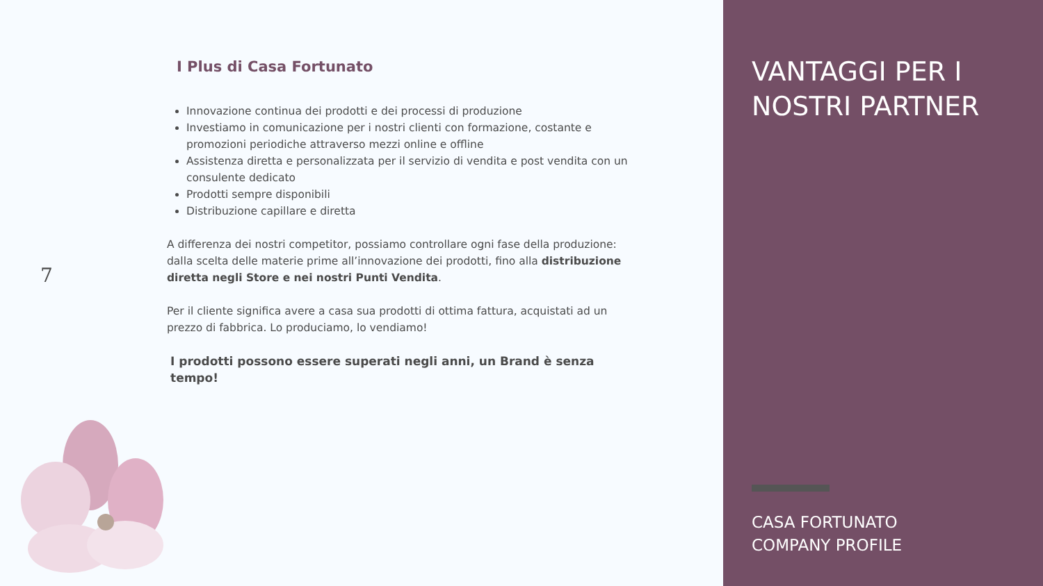7
I Plus di Casa Fortunato
Innovazione continua dei prodotti e dei processi di produzione
Investiamo in comunicazione per i nostri clienti con formazione, costante e promozioni periodiche attraverso mezzi online e offline
Assistenza diretta e personalizzata per il servizio di vendita e post vendita con un consulente dedicato
Prodotti sempre disponibili
Distribuzione capillare e diretta
A differenza dei nostri competitor, possiamo controllare ogni fase della produzione: dalla scelta delle materie prime all’innovazione dei prodotti, fino alla distribuzione diretta negli Store e nei nostri Punti Vendita.
Per il cliente significa avere a casa sua prodotti di ottima fattura, acquistati ad un prezzo di fabbrica. Lo produciamo, lo vendiamo!
I prodotti possono essere superati negli anni, un Brand è senza tempo!
VANTAGGI PER I
NOSTRI PARTNER
CASA FORTUNATO
COMPANY PROFILE